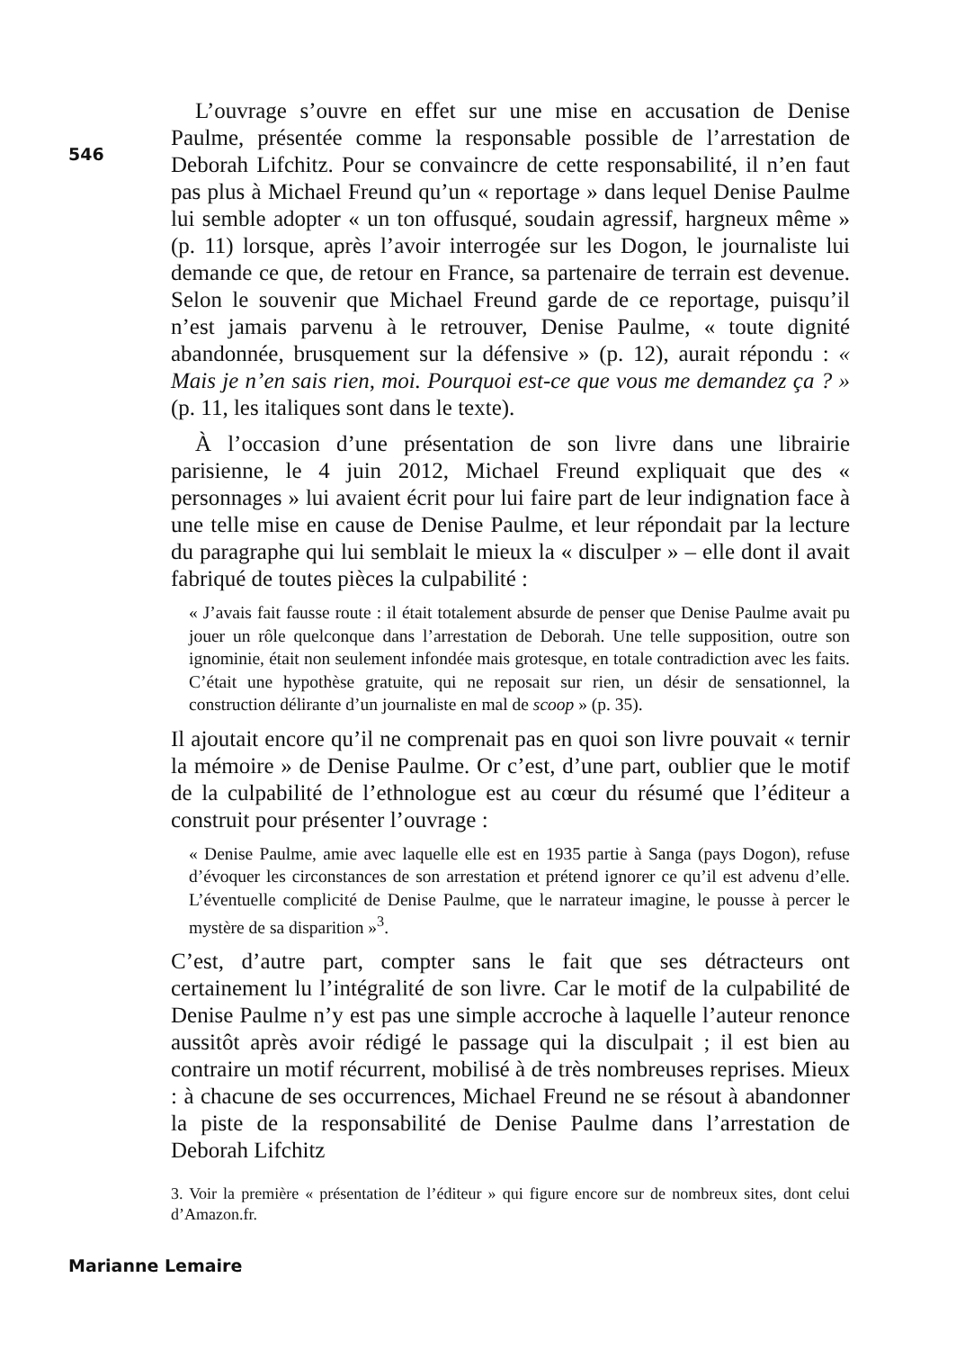L’ouvrage s’ouvre en effet sur une mise en accusation de Denise Paulme, présentée comme la responsable possible de l’arrestation de Deborah Lifchitz. Pour se convaincre de cette responsabilité, il n’en faut pas plus à Michael Freund qu’un « reportage » dans lequel Denise Paulme lui semble adopter « un ton offusqué, soudain agressif, hargneux même » (p. 11) lorsque, après l’avoir interrogée sur les Dogon, le journaliste lui demande ce que, de retour en France, sa partenaire de terrain est devenue. Selon le souvenir que Michael Freund garde de ce reportage, puisqu’il n’est jamais parvenu à le retrouver, Denise Paulme, « toute dignité abandonnée, brusquement sur la défensive » (p. 12), aurait répondu : « Mais je n’en sais rien, moi. Pourquoi est-ce que vous me demandez ça ? » (p. 11, les italiques sont dans le texte).
À l’occasion d’une présentation de son livre dans une librairie parisienne, le 4 juin 2012, Michael Freund expliquait que des « personnages » lui avaient écrit pour lui faire part de leur indignation face à une telle mise en cause de Denise Paulme, et leur répondait par la lecture du paragraphe qui lui semblait le mieux la « disculper » – elle dont il avait fabriqué de toutes pièces la culpabilité :
« J’avais fait fausse route : il était totalement absurde de penser que Denise Paulme avait pu jouer un rôle quelconque dans l’arrestation de Deborah. Une telle supposition, outre son ignominie, était non seulement infondée mais grotesque, en totale contradiction avec les faits. C’était une hypothèse gratuite, qui ne reposait sur rien, un désir de sensationnel, la construction délirante d’un journaliste en mal de scoop » (p. 35).
Il ajoutait encore qu’il ne comprenait pas en quoi son livre pouvait « ternir la mémoire » de Denise Paulme. Or c’est, d’une part, oublier que le motif de la culpabilité de l’ethnologue est au cœur du résumé que l’éditeur a construit pour présenter l’ouvrage :
« Denise Paulme, amie avec laquelle elle est en 1935 partie à Sanga (pays Dogon), refuse d’évoquer les circonstances de son arrestation et prétend ignorer ce qu’il est advenu d’elle. L’éventuelle complicité de Denise Paulme, que le narrateur imagine, le pousse à percer le mystère de sa disparition »<sup>3</sup>.
C’est, d’autre part, compter sans le fait que ses détracteurs ont certainement lu l’intégralité de son livre. Car le motif de la culpabilité de Denise Paulme n’y est pas une simple accroche à laquelle l’auteur renonce aussitôt après avoir rédigé le passage qui la disculpait ; il est bien au contraire un motif récurrent, mobilisé à de très nombreuses reprises. Mieux : à chacune de ses occurrences, Michael Freund ne se résout à abandonner la piste de la responsabilité de Denise Paulme dans l’arrestation de Deborah Lifchitz
3. Voir la première « présentation de l’éditeur » qui figure encore sur de nombreux sites, dont celui d’Amazon.fr.
546
Marianne Lemaire